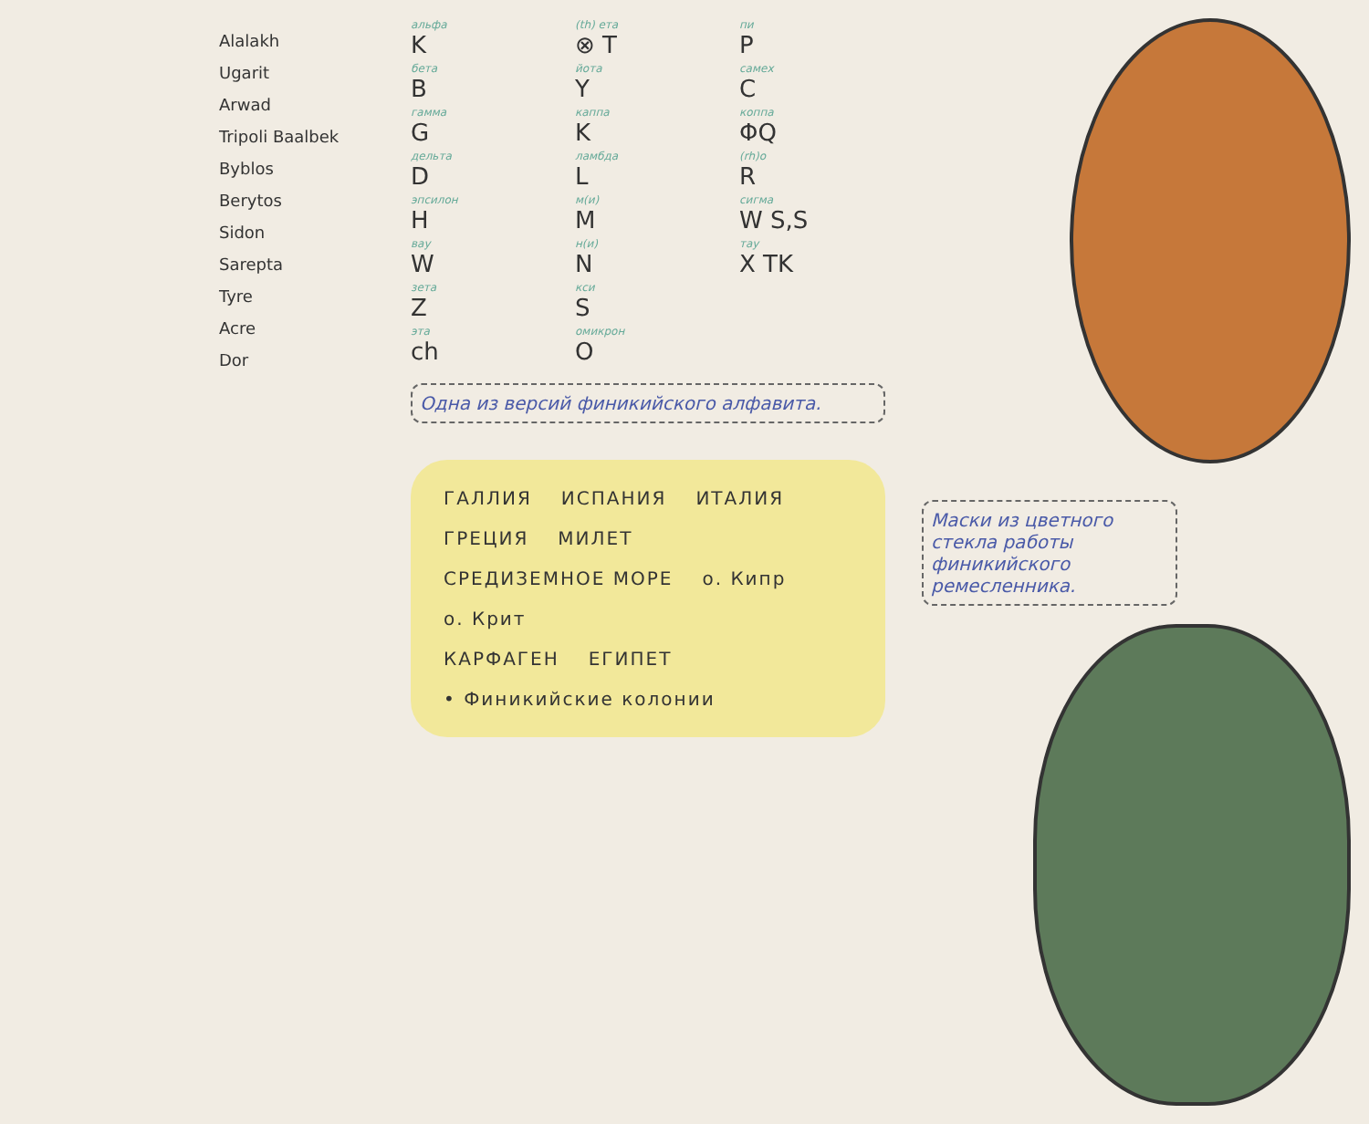Alalakh
Ugarit
Arwad
Tripoli Baalbek
Byblos
Berytos
Sidon
Sarepta
Tyre
Acre
Dor
альфа
K
(th) ета
⊗ T
пи
P
бета
B
йота
Y
самех
C
гамма
G
каппа
K
коппа
ΦQ
дельта
D
ламбда
L
(rh)o
R
эпсилон
H
м(и)
M
сигма
W S,S
вау
W
н(и)
N
тау
X TK
зета
Z
кси
S
эта
ch
омикрон
O
Одна из версий финикийского алфавита.
ГАЛЛИЯ ИСПАНИЯ ИТАЛИЯ ГРЕЦИЯ МИЛЕТ
СРЕДИЗЕМНОЕ МОРЕ о. Кипр о. Крит
КАРФАГЕН ЕГИПЕТ
• Финикийские колонии
Маски из цветного стекла работы финикийского ремесленника.